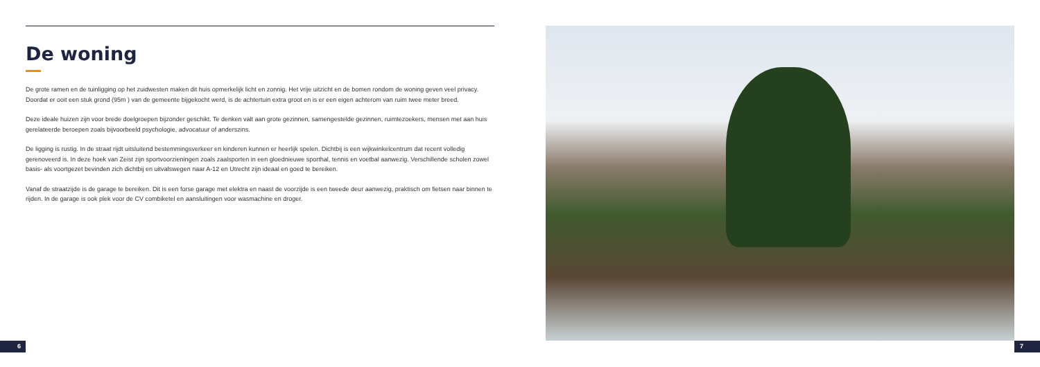De woning
De grote ramen en de tuinligging op het zuidwesten maken dit huis opmerkelijk licht en zonnig. Het vrije uitzicht en de bomen rondom de woning geven veel privacy. Doordat er ooit een stuk grond (95m ) van de gemeente bijgekocht werd, is de achtertuin extra groot en is er een eigen achterom van ruim twee meter breed.
Deze ideale huizen zijn voor brede doelgroepen bijzonder geschikt. Te denken valt aan grote gezinnen, samengestelde gezinnen, ruimtezoekers, mensen met aan huis gerelateerde beroepen zoals bijvoorbeeld psychologie, advocatuur of anderszins.
De ligging is rustig. In de straat rijdt uitsluitend bestemmingsverkeer en kinderen kunnen er heerlijk spelen. Dichtbij is een wijkwinkelcentrum dat recent volledig gerenoveerd is. In deze hoek van Zeist zijn sportvoorzieningen zoals zaalsporten in een gloednieuwe sporthal, tennis en voetbal aanwezig. Verschillende scholen zowel basis- als voortgezet bevinden zich dichtbij en uitvalswegen naar A-12 en Utrecht zijn ideaal en goed te bereiken.
Vanaf de straatzijde is de garage te bereiken. Dit is een forse garage met elektra en naast de voorzijde is een tweede deur aanwezig, praktisch om fietsen naar binnen te rijden. In de garage is ook plek voor de CV combiketel en aansluitingen voor wasmachine en droger.
6 7